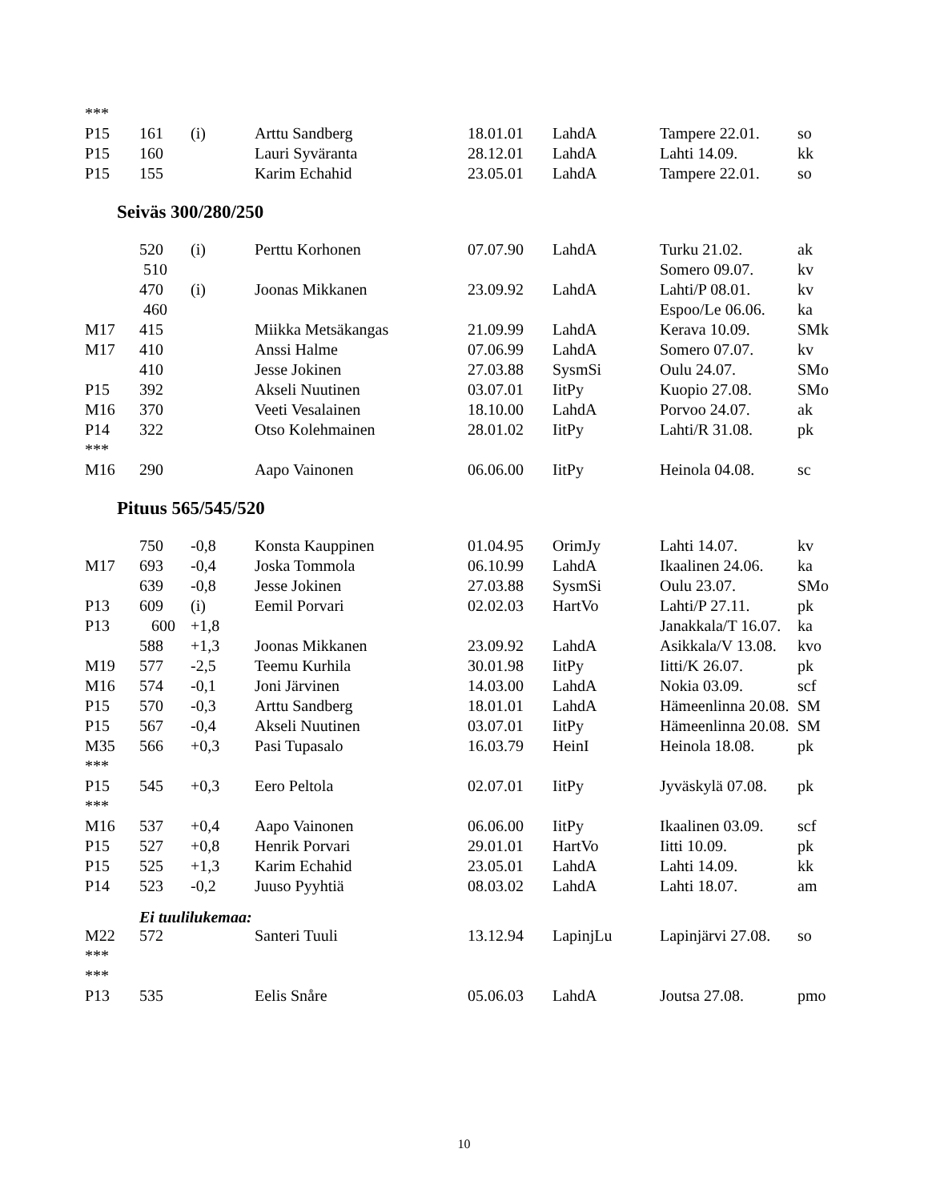| *** | | | | | | | |
| P15 | 161 | (i) | Arttu Sandberg | 18.01.01 | LahdA | Tampere 22.01. | so |
| P15 | 160 | | Lauri Syväranta | 28.12.01 | LahdA | Lahti 14.09. | kk |
| P15 | 155 | | Karim Echahid | 23.05.01 | LahdA | Tampere 22.01. | so |
Seiväs 300/280/250
| | 520 | (i) | Perttu Korhonen | 07.07.90 | LahdA | Turku 21.02. | ak |
| | 510 | | | | | Somero 09.07. | kv |
| | 470 | (i) | Joonas Mikkanen | 23.09.92 | LahdA | Lahti/P 08.01. | kv |
| | 460 | | | | | Espoo/Le 06.06. | ka |
| M17 | 415 | | Miikka Metsäkangas | 21.09.99 | LahdA | Kerava 10.09. | SMk |
| M17 | 410 | | Anssi Halme | 07.06.99 | LahdA | Somero 07.07. | kv |
| | 410 | | Jesse Jokinen | 27.03.88 | SysmSi | Oulu 24.07. | SMo |
| P15 | 392 | | Akseli Nuutinen | 03.07.01 | IitPy | Kuopio 27.08. | SMo |
| M16 | 370 | | Veeti Vesalainen | 18.10.00 | LahdA | Porvoo 24.07. | ak |
| P14 | 322 | | Otso Kolehmainen | 28.01.02 | IitPy | Lahti/R 31.08. | pk |
| *** | | | | | | | |
| M16 | 290 | | Aapo Vainonen | 06.06.00 | IitPy | Heinola 04.08. | sc |
Pituus 565/545/520
| | 750 | -0,8 | Konsta Kauppinen | 01.04.95 | OrimJy | Lahti 14.07. | kv |
| M17 | 693 | -0,4 | Joska Tommola | 06.10.99 | LahdA | Ikaalinen 24.06. | ka |
| | 639 | -0,8 | Jesse Jokinen | 27.03.88 | SysmSi | Oulu 23.07. | SMo |
| P13 | 609 | (i) | Eemil Porvari | 02.02.03 | HartVo | Lahti/P 27.11. | pk |
| P13 | 600 | +1,8 | | | | Janakkala/T 16.07. | ka |
| | 588 | +1,3 | Joonas Mikkanen | 23.09.92 | LahdA | Asikkala/V 13.08. | kvo |
| M19 | 577 | -2,5 | Teemu Kurhila | 30.01.98 | IitPy | Iitti/K 26.07. | pk |
| M16 | 574 | -0,1 | Joni Järvinen | 14.03.00 | LahdA | Nokia 03.09. | scf |
| P15 | 570 | -0,3 | Arttu Sandberg | 18.01.01 | LahdA | Hämeenlinna 20.08. | SM |
| P15 | 567 | -0,4 | Akseli Nuutinen | 03.07.01 | IitPy | Hämeenlinna 20.08. | SM |
| M35 | 566 | +0,3 | Pasi Tupasalo | 16.03.79 | HeinI | Heinola 18.08. | pk |
| *** | | | | | | | |
| P15 | 545 | +0,3 | Eero Peltola | 02.07.01 | IitPy | Jyväskylä 07.08. | pk |
| *** | | | | | | | |
| M16 | 537 | +0,4 | Aapo Vainonen | 06.06.00 | IitPy | Ikaalinen 03.09. | scf |
| P15 | 527 | +0,8 | Henrik Porvari | 29.01.01 | HartVo | Iitti 10.09. | pk |
| P15 | 525 | +1,3 | Karim Echahid | 23.05.01 | LahdA | Lahti 14.09. | kk |
| P14 | 523 | -0,2 | Juuso Pyyhtiä | 08.03.02 | LahdA | Lahti 18.07. | am |
Ei tuulilukemaa:
| M22 | 572 | | Santeri Tuuli | 13.12.94 | LapinjLu | Lapinjärvi 27.08. | so |
| *** | | | | | | | |
| *** | | | | | | | |
| P13 | 535 | | Eelis Snåre | 05.06.03 | LahdA | Joutsa 27.08. | pmo |
10